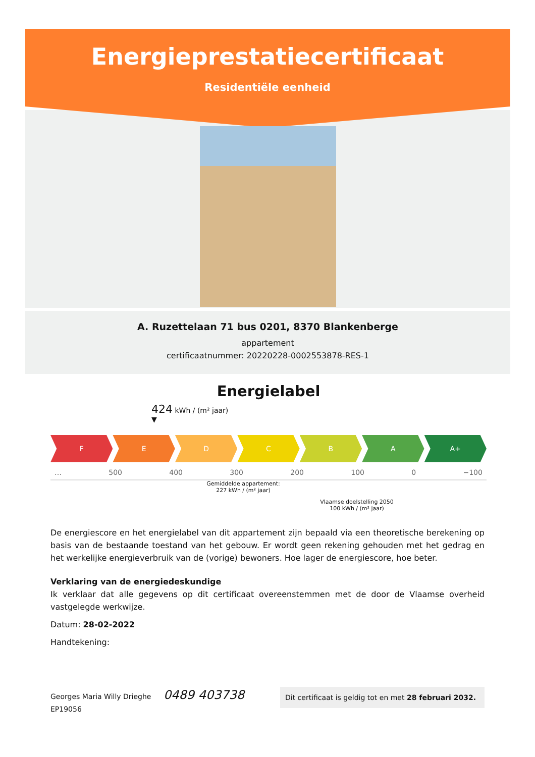Energieprestatiecertificaat
Residentiële eenheid
A. Ruzettelaan 71 bus 0201, 8370 Blankenberge
appartement
certificaatnummer: 20220228-0002553878-RES-1
Energielabel
424 kWh / (m² jaar)
▼
F E D C B A A+
… 500 400 300 200 100 0 −100
Gemiddelde appartement:
227 kWh / (m² jaar)
Vlaamse doelstelling 2050
100 kWh / (m² jaar)
De energiescore en het energielabel van dit appartement zijn bepaald via een theoretische berekening op basis van de bestaande toestand van het gebouw. Er wordt geen rekening gehouden met het gedrag en het werkelijke energieverbruik van de (vorige) bewoners. Hoe lager de energiescore, hoe beter.
Verklaring van de energiedeskundige
Ik verklaar dat alle gegevens op dit certificaat overeenstemmen met de door de Vlaamse overheid vastgelegde werkwijze.
Datum: 28-02-2022
Handtekening:
Georges Maria Willy Drieghe 0489 403738
EP19056
Dit certificaat is geldig tot en met 28 februari 2032.